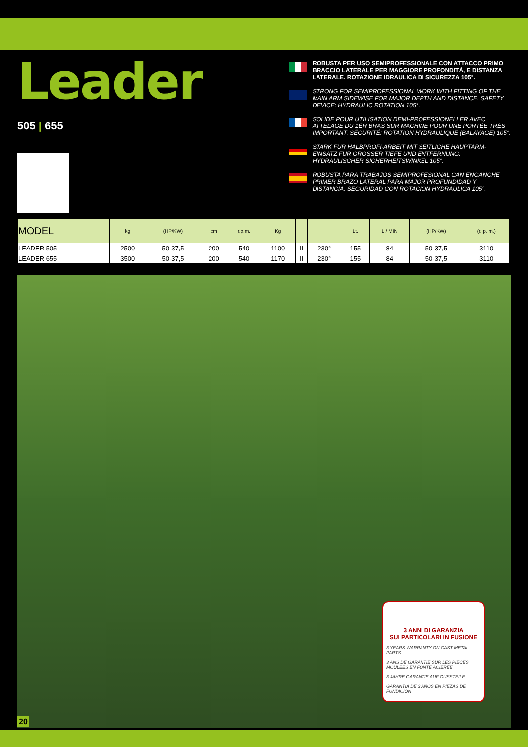Leader
505 | 655
ROBUSTA PER USO SEMIPROFESSIONALE CON ATTACCO PRIMO BRACCIO LATERALE PER MAGGIORE PROFONDITÀ, E DISTANZA LATERALE. ROTAZIONE IDRAULICA DI SICUREZZA 105°.
STRONG FOR SEMIPROFESSIONAL WORK WITH FITTING OF THE MAIN ARM SIDEWISE FOR MAJOR DEPTH AND DISTANCE. SAFETY DEVICE: HYDRAULIC ROTATION 105°.
SOLIDE POUR UTILISATION DEMI-PROFESSIONELLER AVEC ATTELAGE DU 1ÈR BRAS SUR MACHINE POUR UNE PORTÉE TRÈS IMPORTANT. SÉCURITÉ: ROTATION HYDRAULIQUE (BALAYAGE) 105°.
STARK FUR HALBPROFI-ARBEIT MIT SEITLICHE HAUPTARM-EINSATZ FUR GRÖSSER TIEFE UND ENTFERNUNG. HYDRAULISCHER SICHERHEITSWINKEL 105°.
ROBUSTA PARA TRABAJOS SEMIPROFESIONAL CAN ENGANCHE PRIMER BRAZO LATERAL PARA MAJOR PROFUNDIDAD Y DISTANCIA. SEGURIDAD CON ROTACION HYDRAULICA 105°.
| MODEL | kg | (HP/KW) | cm | r.p.m. | Kg | | | Lt. | L / MIN | (HP/KW) | (r. p. m.) |
| --- | --- | --- | --- | --- | --- | --- | --- | --- | --- | --- | --- |
| LEADER 505 | 2500 | 50-37,5 | 200 | 540 | 1100 | II | 230° | 155 | 84 | 50-37,5 | 3110 |
| LEADER 655 | 3500 | 50-37,5 | 200 | 540 | 1170 | II | 230° | 155 | 84 | 50-37,5 | 3110 |
3 ANNI DI GARANZIA
SUI PARTICOLARI IN FUSIONE
3 YEARS WARRANTY ON CAST METAL PARTS
3 ANS DE GARANTIE SUR LES PIÉCES MOULÉES EN FONTE ACIÉRÉE
3 JAHRE GARANTIE AUF GUSSTEILE
GARANTÍA DE 3 AÑOS EN PIEZAS DE FUNDICION
20